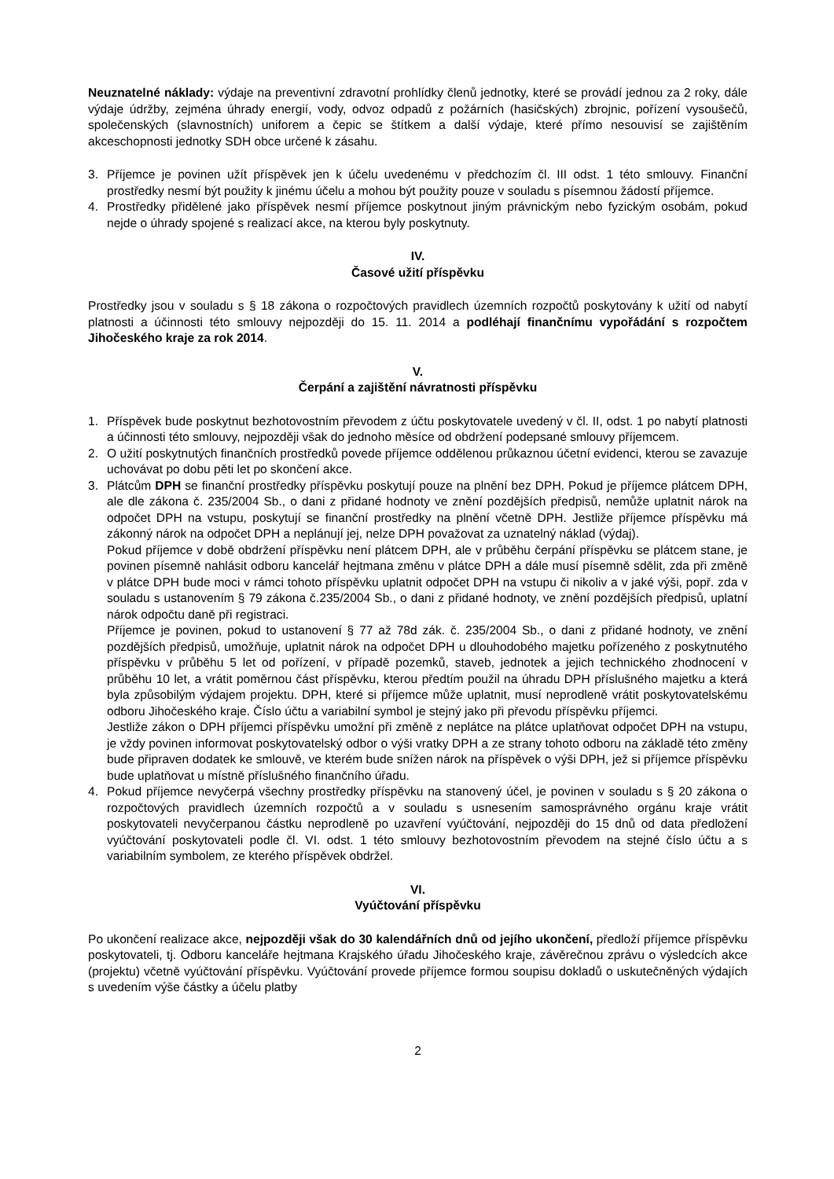Neuznatelné náklady: výdaje na preventivní zdravotní prohlídky členů jednotky, které se provádí jednou za 2 roky, dále výdaje údržby, zejména úhrady energií, vody, odvoz odpadů z požárních (hasičských) zbrojnic, pořízení vysoušečů, společenských (slavnostních) uniforem a čepic se štítkem a další výdaje, které přímo nesouvisí se zajištěním akceschopnosti jednotky SDH obce určené k zásahu.
3. Příjemce je povinen užít příspěvek jen k účelu uvedenému v předchozím čl. III odst. 1 této smlouvy. Finanční prostředky nesmí být použity k jinému účelu a mohou být použity pouze v souladu s písemnou žádostí příjemce.
4. Prostředky přidělené jako příspěvek nesmí příjemce poskytnout jiným právnickým nebo fyzickým osobám, pokud nejde o úhrady spojené s realizací akce, na kterou byly poskytnuty.
IV.
Časové užití příspěvku
Prostředky jsou v souladu s § 18 zákona o rozpočtových pravidlech územních rozpočtů poskytovány k užití od nabytí platnosti a účinnosti této smlouvy nejpozději do 15. 11. 2014 a podléhají finančnímu vypořádání s rozpočtem Jihočeského kraje za rok 2014.
V.
Čerpání a zajištění návratnosti příspěvku
1. Příspěvek bude poskytnut bezhotovostním převodem z účtu poskytovatele uvedený v čl. II, odst. 1 po nabytí platnosti a účinnosti této smlouvy, nejpozději však do jednoho měsíce od obdržení podepsané smlouvy příjemcem.
2. O užití poskytnutých finančních prostředků povede příjemce oddělenou průkaznou účetní evidenci, kterou se zavazuje uchovávat po dobu pěti let po skončení akce.
3. Plátcům DPH se finanční prostředky příspěvku poskytují pouze na plnění bez DPH. Pokud je příjemce plátcem DPH, ale dle zákona č. 235/2004 Sb., o dani z přidané hodnoty ve znění pozdějších předpisů, nemůže uplatnit nárok na odpočet DPH na vstupu, poskytují se finanční prostředky na plnění včetně DPH. Jestliže příjemce příspěvku má zákonný nárok na odpočet DPH a neplánují jej, nelze DPH považovat za uznatelný náklad (výdaj).
Pokud příjemce v době obdržení příspěvku není plátcem DPH, ale v průběhu čerpání příspěvku se plátcem stane, je povinen písemně nahlásit odboru kancelář hejtmana změnu v plátce DPH a dále musí písemně sdělit, zda při změně v plátce DPH bude moci v rámci tohoto příspěvku uplatnit odpočet DPH na vstupu či nikoliv a v jaké výši, popř. zda v souladu s ustanovením § 79 zákona č.235/2004 Sb., o dani z přidané hodnoty, ve znění pozdějších předpisů, uplatní nárok odpočtu daně při registraci.
Příjemce je povinen, pokud to ustanovení § 77 až 78d zák. č. 235/2004 Sb., o dani z přidané hodnoty, ve znění pozdějších předpisů, umožňuje, uplatnit nárok na odpočet DPH u dlouhodobého majetku pořízeného z poskytnutého příspěvku v průběhu 5 let od pořízení, v případě pozemků, staveb, jednotek a jejich technického zhodnocení v průběhu 10 let, a vrátit poměrnou část příspěvku, kterou předtím použil na úhradu DPH příslušného majetku a která byla způsobilým výdajem projektu. DPH, které si příjemce může uplatnit, musí neprodleně vrátit poskytovatelskému odboru Jihočeského kraje. Číslo účtu a variabilní symbol je stejný jako při převodu příspěvku příjemci.
Jestliže zákon o DPH příjemci příspěvku umožní při změně z neplátce na plátce uplatňovat odpočet DPH na vstupu, je vždy povinen informovat poskytovatelský odbor o výši vratky DPH a ze strany tohoto odboru na základě této změny bude připraven dodatek ke smlouvě, ve kterém bude snížen nárok na příspěvek o výši DPH, jež si příjemce příspěvku bude uplatňovat u místně příslušného finančního úřadu.
4. Pokud příjemce nevyčerpá všechny prostředky příspěvku na stanovený účel, je povinen v souladu s § 20 zákona o rozpočtových pravidlech územních rozpočtů a v souladu s usnesením samosprávného orgánu kraje vrátit poskytovateli nevyčerpanou částku neprodleně po uzavření vyúčtování, nejpozději do 15 dnů od data předložení vyúčtování poskytovateli podle čl. VI. odst. 1 této smlouvy bezhotovostním převodem na stejné číslo účtu a s variabilním symbolem, ze kterého příspěvek obdržel.
VI.
Vyúčtování příspěvku
Po ukončení realizace akce, nejpozději však do 30 kalendářních dnů od jejího ukončení, předloží příjemce příspěvku poskytovateli, tj. Odboru kanceláře hejtmana Krajského úřadu Jihočeského kraje, závěrečnou zprávu o výsledcích akce (projektu) včetně vyúčtování příspěvku. Vyúčtování provede příjemce formou soupisu dokladů o uskutečněných výdajích s uvedením výše částky a účelu platby
2